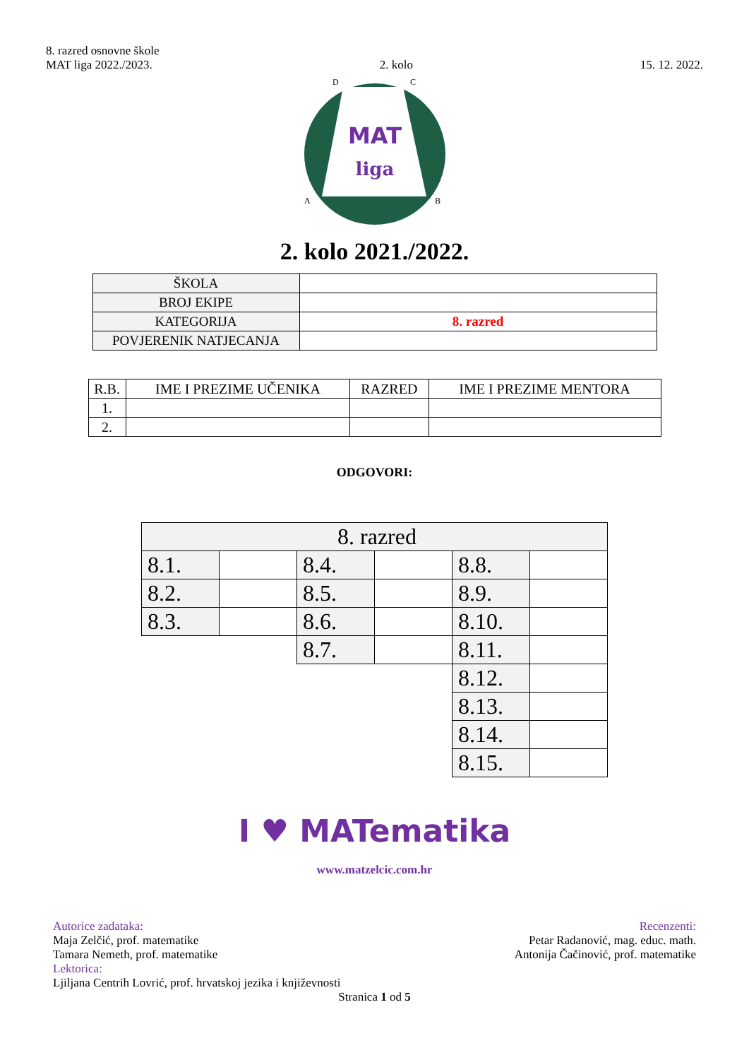8. razred osnovne škole
MAT liga 2022./2023. 2. kolo 15. 12. 2022.
MAT
liga
D
C
A
B
2. kolo 2021./2022.
| ŠKOLA | |
| BROJ EKIPE | |
| KATEGORIJA | 8. razred |
| POVJERENIK NATJECANJA | |
| R.B. | IME I PREZIME UČENIKA | RAZRED | IME I PREZIME MENTORA |
| --- | --- | --- | --- |
| 1. | | | |
| 2. | | | |
ODGOVORI:
| 8. razred | | | | | |
| 8.1. | | 8.4. | | 8.8. | |
| 8.2. | | 8.5. | | 8.9. | |
| 8.3. | | 8.6. | | 8.10. | |
| | | 8.7. | | 8.11. | |
| | | | | 8.12. | |
| | | | | 8.13. | |
| | | | | 8.14. | |
| | | | | 8.15. | |
I ♥ MATematika
www.matzelcic.com.hr
Autorice zadataka:
Maja Zelčić, prof. matematike
Tamara Nemeth, prof. matematike
Lektorica:
Ljiljana Centrih Lovrić, prof. hrvatskoj jezika i književnosti
Recenzenti:
Petar Radanović, mag. educ. math.
Antonija Čačinović, prof. matematike
Stranica 1 od 5